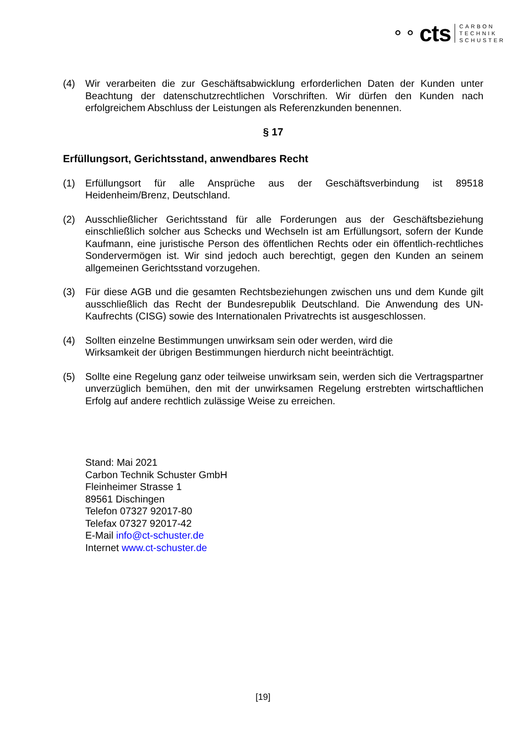⚬⚬ cts
CARBON
TECHNIK
SCHUSTER
(4) Wir verarbeiten die zur Geschäftsabwicklung erforderlichen Daten der Kunden unter Beachtung der datenschutzrechtlichen Vorschriften. Wir dürfen den Kunden nach erfolgreichem Abschluss der Leistungen als Referenzkunden benennen.
§ 17
Erfüllungsort, Gerichtsstand, anwendbares Recht
(1) Erfüllungsort für alle Ansprüche aus der Geschäftsverbindung ist 89518 Heidenheim/Brenz, Deutschland.
(2) Ausschließlicher Gerichtsstand für alle Forderungen aus der Geschäftsbeziehung einschließlich solcher aus Schecks und Wechseln ist am Erfüllungsort, sofern der Kunde Kaufmann, eine juristische Person des öffentlichen Rechts oder ein öffentlich-rechtliches Sondervermögen ist. Wir sind jedoch auch berechtigt, gegen den Kunden an seinem allgemeinen Gerichtsstand vorzugehen.
(3) Für diese AGB und die gesamten Rechtsbeziehungen zwischen uns und dem Kunde gilt ausschließlich das Recht der Bundesrepublik Deutschland. Die Anwendung des UN- Kaufrechts (CISG) sowie des Internationalen Privatrechts ist ausgeschlossen.
(4) Sollten einzelne Bestimmungen unwirksam sein oder werden, wird die
Wirksamkeit der übrigen Bestimmungen hierdurch nicht beeinträchtigt.
(5) Sollte eine Regelung ganz oder teilweise unwirksam sein, werden sich die Vertragspartner unverzüglich bemühen, den mit der unwirksamen Regelung erstrebten wirtschaftlichen Erfolg auf andere rechtlich zulässige Weise zu erreichen.
Stand: Mai 2021
Carbon Technik Schuster GmbH
Fleinheimer Strasse 1
89561 Dischingen
Telefon 07327 92017-80
Telefax 07327 92017-42
E-Mail info@ct-schuster.de
Internet www.ct-schuster.de
[19]